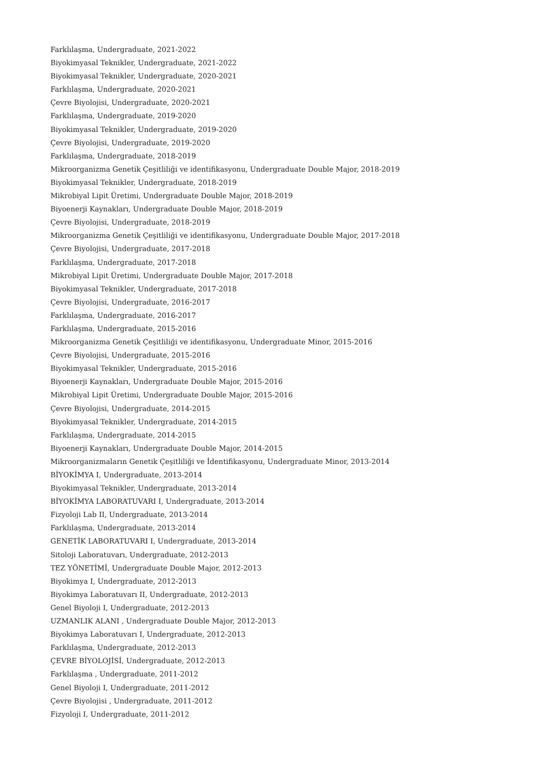Farklılaşma, Undergraduate, 2021-2022
Biyokimyasal Teknikler, Undergraduate, 2021-2022
Biyokimyasal Teknikler, Undergraduate, 2020-2021
Farklılaşma, Undergraduate, 2020-2021
Çevre Biyolojisi, Undergraduate, 2020-2021
Farklılaşma, Undergraduate, 2019-2020
Biyokimyasal Teknikler, Undergraduate, 2019-2020
Çevre Biyolojisi, Undergraduate, 2019-2020
Farklılaşma, Undergraduate, 2018-2019
Mikroorganizma Genetik Çeşitliliği ve identifikasyonu, Undergraduate Double Major, 2018-2019
Biyokimyasal Teknikler, Undergraduate, 2018-2019
Mikrobiyal Lipit Üretimi, Undergraduate Double Major, 2018-2019
Biyoenerji Kaynakları, Undergraduate Double Major, 2018-2019
Çevre Biyolojisi, Undergraduate, 2018-2019
Mikroorganizma Genetik Çeşitliliği ve identifikasyonu, Undergraduate Double Major, 2017-2018
Çevre Biyolojisi, Undergraduate, 2017-2018
Farklılaşma, Undergraduate, 2017-2018
Mikrobiyal Lipit Üretimi, Undergraduate Double Major, 2017-2018
Biyokimyasal Teknikler, Undergraduate, 2017-2018
Çevre Biyolojisi, Undergraduate, 2016-2017
Farklılaşma, Undergraduate, 2016-2017
Farklılaşma, Undergraduate, 2015-2016
Mikroorganizma Genetik Çeşitliliği ve identifikasyonu, Undergraduate Minor, 2015-2016
Çevre Biyolojisi, Undergraduate, 2015-2016
Biyokimyasal Teknikler, Undergraduate, 2015-2016
Biyoenerji Kaynakları, Undergraduate Double Major, 2015-2016
Mikrobiyal Lipit Üretimi, Undergraduate Double Major, 2015-2016
Çevre Biyolojisi, Undergraduate, 2014-2015
Biyokimyasal Teknikler, Undergraduate, 2014-2015
Farklılaşma, Undergraduate, 2014-2015
Biyoenerji Kaynakları, Undergraduate Double Major, 2014-2015
Mikroorganizmaların Genetik Çeşitliliği ve İdentifikasyonu, Undergraduate Minor, 2013-2014
BİYOKİMYA I, Undergraduate, 2013-2014
Biyokimyasal Teknikler, Undergraduate, 2013-2014
BİYOKİMYA LABORATUVARI I, Undergraduate, 2013-2014
Fizyoloji Lab II, Undergraduate, 2013-2014
Farklılaşma, Undergraduate, 2013-2014
GENETİK LABORATUVARI I, Undergraduate, 2013-2014
Sitoloji Laboratuvarı, Undergraduate, 2012-2013
TEZ YÖNETİMİ, Undergraduate Double Major, 2012-2013
Biyokimya I, Undergraduate, 2012-2013
Biyokimya Laboratuvarı II, Undergraduate, 2012-2013
Genel Biyoloji I, Undergraduate, 2012-2013
UZMANLIK ALANI , Undergraduate Double Major, 2012-2013
Biyokimya Laboratuvarı I, Undergraduate, 2012-2013
Farklılaşma, Undergraduate, 2012-2013
ÇEVRE BİYOLOJİSİ, Undergraduate, 2012-2013
Farklılaşma , Undergraduate, 2011-2012
Genel Biyoloji I, Undergraduate, 2011-2012
Çevre Biyolojisi , Undergraduate, 2011-2012
Fizyoloji I, Undergraduate, 2011-2012